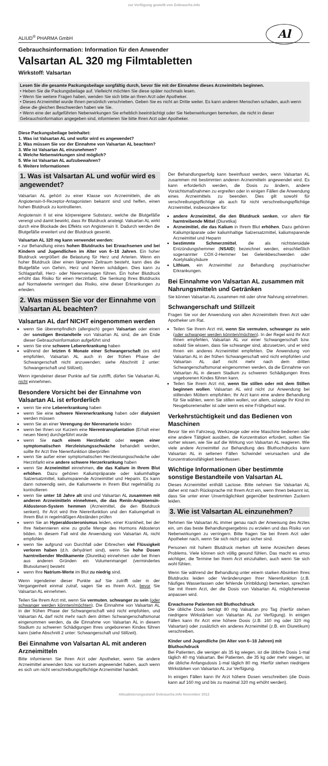zur Verfügung gestellt von Gebrauchs.info
ALIUD<sup>®</sup> PHARMA GmbH
Al
Gebrauchsinformation: Information für den Anwender
Valsartan AL 320 mg Filmtabletten
Wirkstoff: Valsartan
Lesen Sie die gesamte Packungsbeilage sorgfältig durch, bevor Sie mit der Einnahme dieses Arzneimittels beginnen.
• Heben Sie die Packungsbeilage auf. Vielleicht möchten Sie diese später nochmals lesen.
• Wenn Sie weitere Fragen haben, wenden Sie sich bitte an Ihren Arzt oder Apotheker.
• Dieses Arzneimittel wurde Ihnen persönlich verschrieben. Geben Sie es nicht an Dritte weiter. Es kann anderen Menschen schaden, auch wenn diese die gleichen Beschwerden haben wie Sie.
• Wenn eine der aufgeführten Nebenwirkungen Sie erheblich beeinträchtigt oder Sie Nebenwirkungen bemerken, die nicht in dieser Gebrauchsinformation angegeben sind, informieren Sie bitte Ihren Arzt oder Apotheker.
Diese Packungsbeilage beinhaltet:
1. Was ist Valsartan AL und wofür wird es angewendet?
2. Was müssen Sie vor der Einnahme von Valsartan AL beachten?
3. Wie ist Valsartan AL einzunehmen?
4. Welche Nebenwirkungen sind möglich?
5. Wie ist Valsartan AL aufzubewahren?
6. Weitere Informationen
1. Was ist Valsartan AL und wofür wird es angewendet?
Valsartan AL gehört zu einer Klasse von Arzneimitteln, die als Angiotensin-II-Rezeptor-Antagonisten bekannt sind und helfen, einen hohen Blutdruck zu kontrollieren.
Angiotensin II ist eine körpereigene Substanz, welche die Blutgefäße verengt und damit bewirkt, dass Ihr Blutdruck ansteigt. Valsartan AL wirkt durch eine Blockade des Effekts von Angiotensin II. Dadurch werden die Blutgefäße erweitert und der Blutdruck gesenkt.
Valsartan AL 320 mg kann verwendet werden:
• zur Behandlung eines hohen Blutdrucks bei Erwachsenen und bei Kindern und Jugendlichen im Alter von 6–18 Jahren. Ein hoher Blutdruck vergrößert die Belastung für Herz und Arterien. Wenn ein hoher Blutdruck über einen längeren Zeitraum besteht, kann dies die Blutgefäße von Gehirn, Herz und Nieren schädigen. Dies kann zu Schlaganfall, Herz- oder Nierenversagen führen. Ein hoher Blutdruck erhöht das Risiko für einen Herzinfarkt. Die Senkung Ihres Blutdrucks auf Normalwerte verringert das Risiko, eine dieser Erkrankungen zu erleiden.
2. Was müssen Sie vor der Einnahme von Valsartan AL beachten?
Valsartan AL darf NICHT eingenommen werden
wenn Sie überempfindlich (allergisch) gegen Valsartan oder einen der sonstigen Bestandteile von Valsartan AL sind, die am Ende dieser Gebrauchsinformation aufgeführt sind
wenn Sie eine schwere Lebererkrankung haben
während der letzten 6 Monate einer Schwangerschaft (es wird empfohlen, Valsartan AL auch in der frühen Phase der Schwangerschaft nicht anzuwenden; siehe Abschnitt 2 unter: Schwangerschaft und Stillzeit).
Wenn irgendeiner dieser Punkte auf Sie zutrifft, dürfen Sie Valsartan AL nicht einnehmen.
Besondere Vorsicht bei der Einnahme von Valsartan AL ist erforderlich
wenn Sie eine Lebererkrankung haben
wenn Sie eine schwere Nierenerkrankung haben oder dialysiert werden müssen
wenn Sie an einer Verengung der Nierenarterie leiden
wenn bei Ihnen vor Kurzem eine Nierentransplantation (Erhalt einer neuen Niere) durchgeführt wurde
wenn Sie nach einem Herzinfarkt oder wegen einer symptomatischen Herzleistungsschwäche behandelt werden, sollte Ihr Arzt Ihre Nierenfunktion überprüfen
wenn Sie außer einer symptomatischen Herzleistungsschwäche oder Herzinfarkt eine andere schwere Herzerkrankung haben
wenn Sie Arzneimittel einnehmen, die das Kalium in Ihrem Blut erhöhen. Dazu gehören Kaliumpräparate oder kaliumhaltige Salzersatzmittel, kaliumsparende Arzneimittel und Heparin. Es kann dann notwendig sein, die Kaliumwerte in Ihrem Blut regelmäßig zu kontrollieren
wenn Sie unter 18 Jahre alt sind und Valsartan AL zusammen mit anderen Arzneimitteln einnehmen, die das Renin-Angiotensin-Aldosteron-System hemmen (Arzneimittel, die den Blutdruck senken). Ihr Arzt wird Ihre Nierenfunktion und den Kaliumgehalt in Ihrem Blut in regelmäßigen Abständen prüfen
wenn Sie an Hyperaldosteronismus leiden, einer Krankheit, bei der Ihre Nebennieren eine zu große Menge des Hormons Aldosteron bilden. In diesem Fall wird die Anwendung von Valsartan AL nicht empfohlen
wenn Sie aufgrund von Durchfall oder Erbrechen viel Flüssigkeit verloren haben (d.h. dehydriert sind), wenn Sie hohe Dosen harntreibender Medikamente (Diuretika) einnehmen oder bei Ihnen aus anderen Gründen ein Volumenmangel (vermindertes Blutvolumen) besteht
wenn Ihre Natrium-Werte im Blut zu niedrig sind.
Wenn irgendeiner dieser Punkte auf Sie zutrifft oder in der Vergangenheit einmal zutraf, sagen Sie es Ihrem Arzt, bevor Sie Valsartan AL einnehmen.
Teilen Sie Ihrem Arzt mit, wenn Sie vermuten, schwanger zu sein (oder schwanger werden könnten/möchten). Die Einnahme von Valsartan AL in der frühen Phase der Schwangerschaft wird nicht empfohlen, und Valsartan AL darf nicht mehr nach dem dritten Schwangerschaftsmonat eingenommen werden, da die Einnahme von Valsartan AL in diesem Stadium zu schweren Schädigungen Ihres ungeborenen Kindes führen kann (siehe Abschnitt 2 unter: Schwangerschaft und Stillzeit).
Bei Einnahme von Valsartan AL mit anderen Arzneimitteln
Bitte informieren Sie Ihren Arzt oder Apotheker, wenn Sie andere Arzneimittel anwenden bzw. vor kurzem angewendet haben, auch wenn es sich um nicht verschreibungspflichtige Arzneimittel handelt.
Der Behandlungserfolg kann beeinflusst werden, wenn Valsartan AL zusammen mit bestimmten anderen Arzneimitteln angewendet wird. Es kann erforderlich werden, die Dosis zu ändern, andere Vorsichtsmaßnahmen zu ergreifen oder in einigen Fällen die Anwendung eines Arzneimittels zu beenden. Dies gilt sowohl für verschreibungspflichtige als auch für nicht verschreibungspflichtige Arzneimittel, insbesondere für:
andere Arzneimittel, die den Blutdruck senken, vor allem für harntreibende Mittel (Diuretika)
Arzneimittel, die das Kalium in Ihrem Blut erhöhen. Dazu gehören Kaliumpräparate oder kaliumhaltige Salzersatzmittel, kaliumsparende Arzneimittel und Heparin
bestimmte Schmerzmittel, die als nichtsteroidale Entzündungshemmer (NSAID) bezeichnet werden, einschließlich sogenannter COX-2-Hemmer bei Gelenkbeschwerden oder Acetylsalicylsäure
Lithium, ein Arzneimittel zur Behandlung psychiatrischer Erkrankungen.
Bei Einnahme von Valsartan AL zusammen mit Nahrungsmitteln und Getränken
Sie können Valsartan AL zusammen mit oder ohne Nahrung einnehmen.
Schwangerschaft und Stillzeit
Fragen Sie vor der Anwendung von allen Arzneimitteln Ihren Arzt oder Apotheker um Rat.
Teilen Sie Ihrem Arzt mit, wenn Sie vermuten, schwanger zu sein (oder schwanger werden könnten/möchten). In der Regel wird Ihr Arzt Ihnen empfehlen, Valsartan AL vor einer Schwangerschaft bzw. sobald Sie wissen, dass Sie schwanger sind, abzusetzen, und er wird Ihnen ein anderes Arzneimittel empfehlen. Die Anwendung von Valsartan AL in der frühen Schwangerschaft wird nicht empfohlen und Valsartan AL darf nicht mehr nach dem dritten Schwangerschaftsmonat eingenommen werden, da die Einnahme von Valsartan AL in diesem Stadium zu schweren Schädigungen Ihres ungeborenen Kindes führen kann.
Teilen Sie Ihrem Arzt mit, wenn Sie stillen oder mit dem Stillen beginnen wollen. Valsartan AL wird nicht zur Anwendung bei stillenden Müttern empfohlen; Ihr Arzt kann eine andere Behandlung für Sie wählen, wenn Sie stillen wollen, vor allem, solange Ihr Kind im Neugeborenenalter ist oder wenn es eine Frühgeburt war.
Verkehrstüchtigkeit und das Bedienen von Maschinen
Bevor Sie ein Fahrzeug, Werkzeuge oder eine Maschine bedienen oder eine andere Tätigkeit ausüben, die Konzentration erfordert, sollten Sie vorher wissen, wie Sie auf die Wirkung von Valsartan AL reagieren. Wie viele andere Arzneimittel zur Behandlung des Bluthochdrucks kann Valsartan AL in seltenen Fällen Schwindel verursachen und die Konzentrationsfähigkeit beeinflussen.
Wichtige Informationen über bestimmte sonstige Bestandteile von Valsartan AL
Dieses Arzneimittel enthält Lactose. Bitte nehmen Sie Valsartan AL daher erst nach Rücksprache mit Ihrem Arzt ein, wenn Ihnen bekannt ist, dass Sie unter einer Unverträglichkeit gegenüber bestimmten Zuckern leiden.
3. Wie ist Valsartan AL einzunehmen?
Nehmen Sie Valsartan AL immer genau nach der Anweisung des Arztes ein, um das beste Behandlungsergebnis zu erzielen und das Risiko von Nebenwirkungen zu verringern. Bitte fragen Sie bei Ihrem Arzt oder Apotheker nach, wenn Sie sich nicht ganz sicher sind.
Personen mit hohem Blutdruck merken oft keine Anzeichen dieses Problems. Viele können sich völlig gesund fühlen. Das macht es umso wichtiger, die Termine bei Ihrem Arzt einzuhalten, auch wenn Sie sich wohl fühlen.
Wenn Sie während der Behandlung unter einem starken Absinken Ihres Blutdrucks leiden oder Veränderungen Ihrer Nierenfunktion (z.B. häufiges Wasserlassen oder fehlende Urinbildung) bemerken, sprechen Sie mit Ihrem Arzt, der die Dosis von Valsartan AL möglicherweise anpassen wird.
Erwachsene Patienten mit Bluthochdruck
Die übliche Dosis beträgt 80 mg Valsartan pro Tag (hierfür stehen niedrigere Wirkstärken von Valsartan AL zur Verfügung). In einigen Fällen kann Ihr Arzt eine höhere Dosis (z.B. 160 mg oder 320 mg Valsartan) oder zusätzlich ein anderes Arzneimittel (z.B. ein Diuretikum) verschreiben.
Kinder und Jugendliche (im Alter von 6–18 Jahren) mit Bluthochdruck
Bei Patienten, die weniger als 35 kg wiegen, ist die übliche Dosis 1-mal täglich 40 mg Valsartan. Bei Patienten, die 35 kg oder mehr wiegen, ist die übliche Anfangsdosis 1-mal täglich 80 mg. Hierfür stehen niedrigere Wirkstärken von Valsartan AL zur Verfügung.
In einigen Fällen kann Ihr Arzt höhere Dosen verschreiben (die Dosis kann auf 160 mg und bis zu maximal 320 mg erhöht werden).
Aktualisierungsstand Gebrauchs.info November 2012